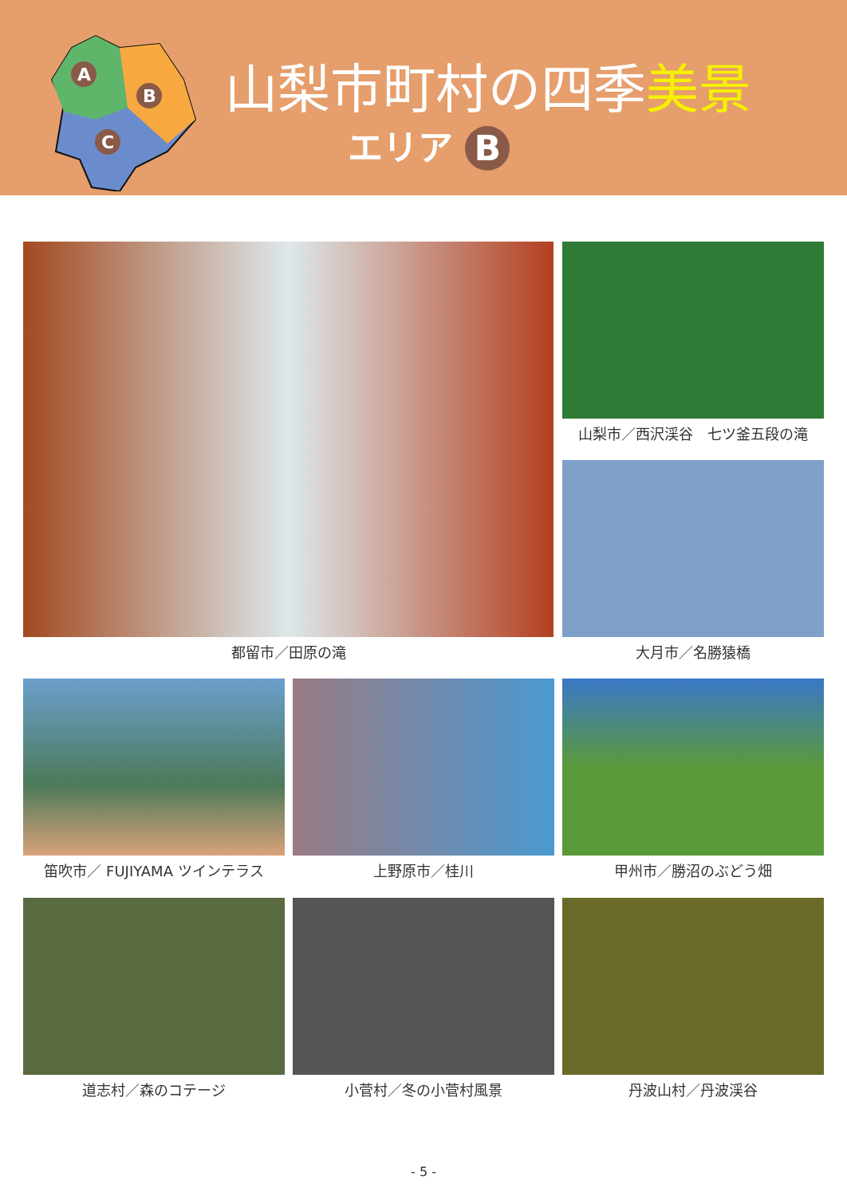A
B
C
山梨市町村の四季美景
エリア B
都留市／田原の滝
山梨市／西沢渓谷　七ツ釜五段の滝
大月市／名勝猿橋
笛吹市／ FUJIYAMA ツインテラス 上野原市／桂川 甲州市／勝沼のぶどう畑
道志村／森のコテージ 小菅村／冬の小菅村風景 丹波山村／丹波渓谷
- 5 -